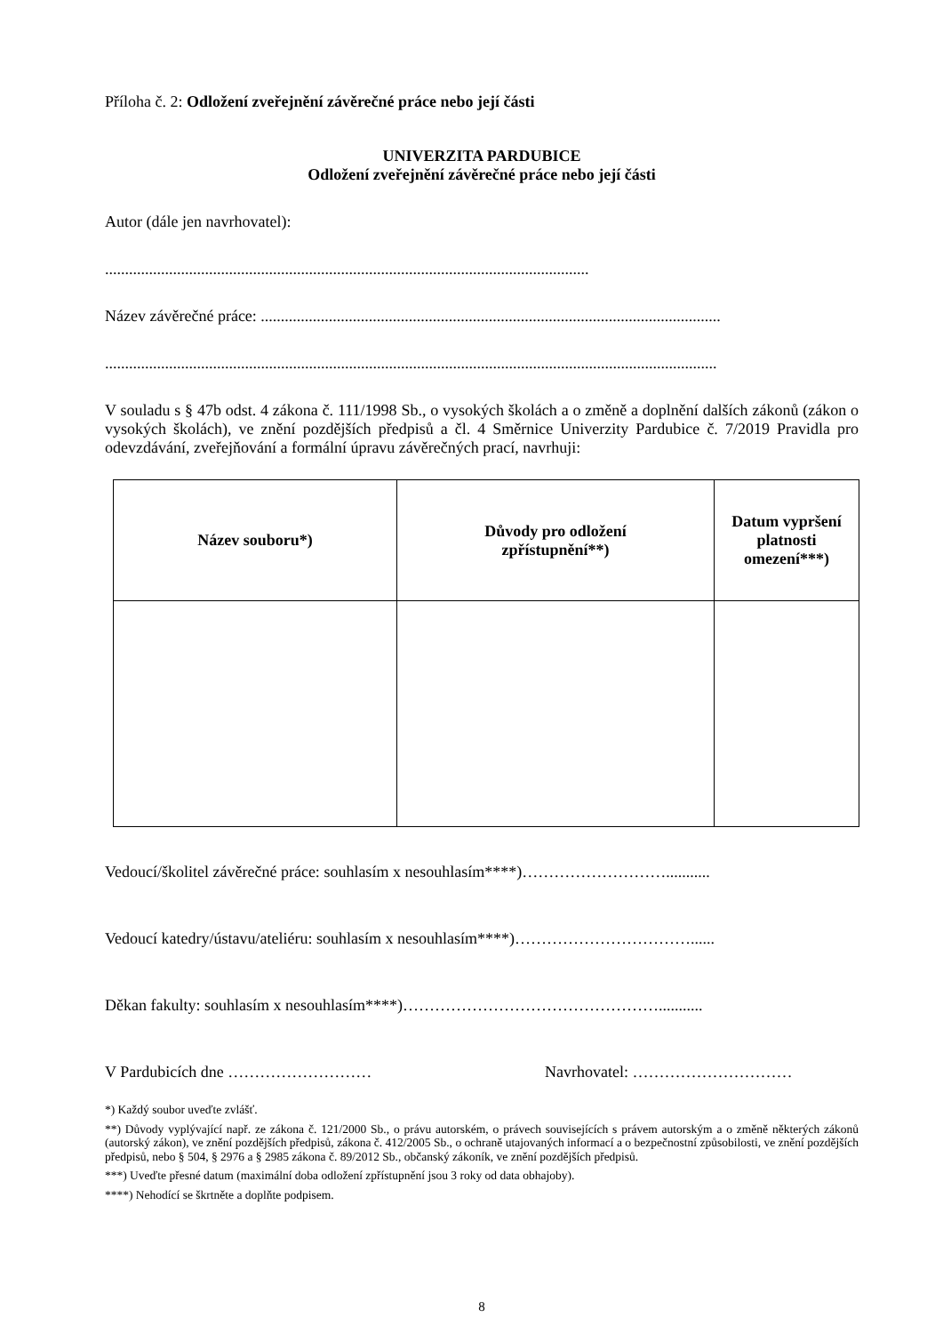Příloha č. 2: Odložení zveřejnění závěrečné práce nebo její části
UNIVERZITA PARDUBICE
Odložení zveřejnění závěrečné práce nebo její části
Autor (dále jen navrhovatel):
.........................................................................................................................
Název závěrečné práce: ...................................................................................................................
.........................................................................................................................................................
V souladu s § 47b odst. 4 zákona č. 111/1998 Sb., o vysokých školách a o změně a doplnění dalších zákonů (zákon o vysokých školách), ve znění pozdějších předpisů a čl. 4 Směrnice Univerzity Pardubice č. 7/2019 Pravidla pro odevzdávání, zveřejňování a formální úpravu závěrečných prací, navrhuji:
| Název souboru*) | Důvody pro odložení zpřístupnění**) | Datum vypršení platnosti omezení***) |
| --- | --- | --- |
Vedoucí/školitel závěrečné práce: souhlasím x nesouhlasím****)………………………...........
Vedoucí katedry/ústavu/ateliéru: souhlasím x nesouhlasím****)……………………………......
Děkan fakulty: souhlasím x nesouhlasím****)…………………………………………...........
V Pardubicích dne ……………………… Navrhovatel: …………………………
*) Každý soubor uveďte zvlášť.
**) Důvody vyplývající např. ze zákona č. 121/2000 Sb., o právu autorském, o právech souvisejících s právem autorským a o změně některých zákonů (autorský zákon), ve znění pozdějších předpisů, zákona č. 412/2005 Sb., o ochraně utajovaných informací a o bezpečnostní způsobilosti, ve znění pozdějších předpisů, nebo § 504, § 2976 a § 2985 zákona č. 89/2012 Sb., občanský zákoník, ve znění pozdějších předpisů.
***) Uveďte přesné datum (maximální doba odložení zpřístupnění jsou 3 roky od data obhajoby).
****) Nehodící se škrtněte a doplňte podpisem.
8